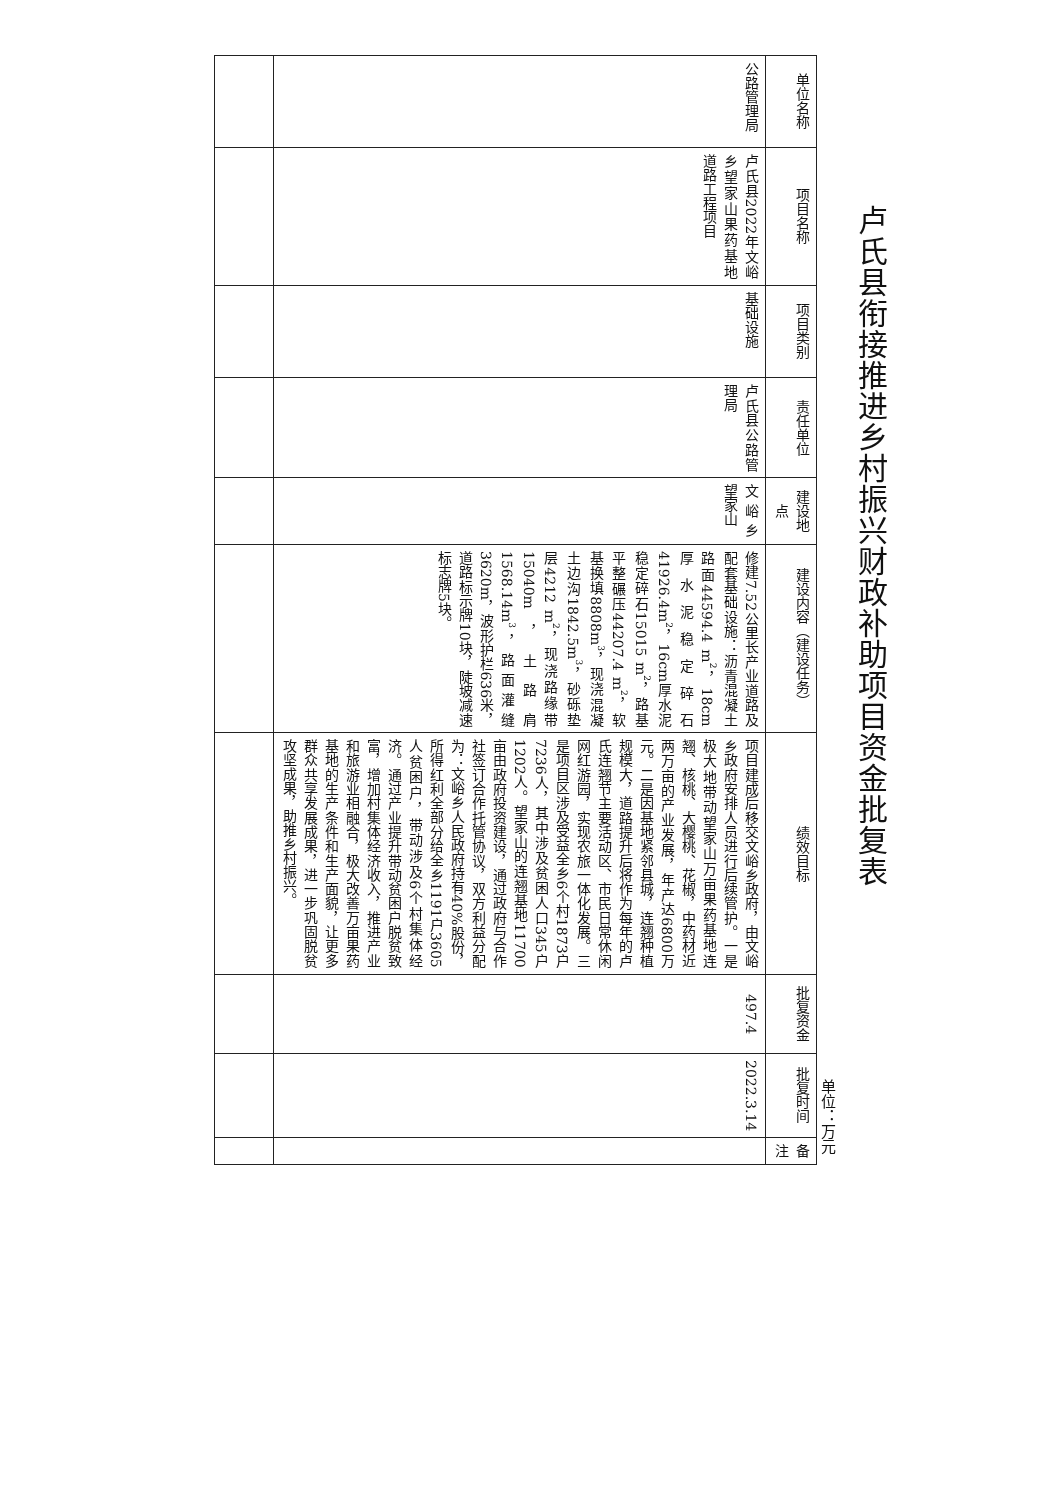卢氏县衔接推进乡村振兴财政补助项目资金批复表
单位：万元
| 单位名称 | 项目名称 | 项目类别 | 责任单位 | 建设地点 | 建设内容（建设任务） | 绩效目标 | 批复资金 | 批复时间 | 备注 |
| --- | --- | --- | --- | --- | --- | --- | --- | --- | --- |
| 公路管理局 | 卢氏县2022年文峪乡望家山果药基地道路工程项目 | 基础设施 | 卢氏县公路管理局 | 文峪乡望家山 | 修建7.52公里长产业道路及配套基础设施：沥青混凝土路面44594.4 m<sup>2</sup>，18cm厚水泥稳定碎石41926.4m<sup>2</sup>，16cm厚水泥稳定碎石15015 m<sup>2</sup>，路基平整碾压44207.4 m<sup>2</sup>，软基换填8808m<sup>3</sup>，现浇混凝土边沟1842.5m<sup>3</sup>，砂砾垫层4212 m<sup>2</sup>，现浇路缘带15040m，土路肩1568.14m<sup>3</sup>，路面灌缝3620m，波形护栏636米，道路标示牌10块，陡坡减速标志牌5块。 | 项目建成后移交文峪乡政府，由文峪乡政府安排人员进行后续管护。一是极大地带动望家山万亩果药基地连翘、核桃、大樱桃、花椒，中药材近两万亩的产业发展，年产达6800万元。二是因基地紧邻县城，连翘种植规模大，道路提升后将作为每年的卢氏连翘节主要活动区、市民日常休闲网红游园，实现农旅一体化发展。三是项目区涉及受益全乡6个村1873户7236人，其中涉及贫困人口345户1202人。望家山的连翘基地11700亩由政府投资建设，通过政府与合作社签订合作托管协议，双方利益分配为：文峪乡人民政府持有40%股份，所得红利全部分给全乡1191户3605人贫困户，带动涉及6个村集体经济。通过产业提升带动贫困户脱贫致富，增加村集体经济收入，推进产业和旅游业相融合，极大改善万亩果药基地的生产条件和生产面貌，让更多群众共享发展成果，进一步巩固脱贫攻坚成果，助推乡村振兴。 | 497.4 | 2022.3.14 | |